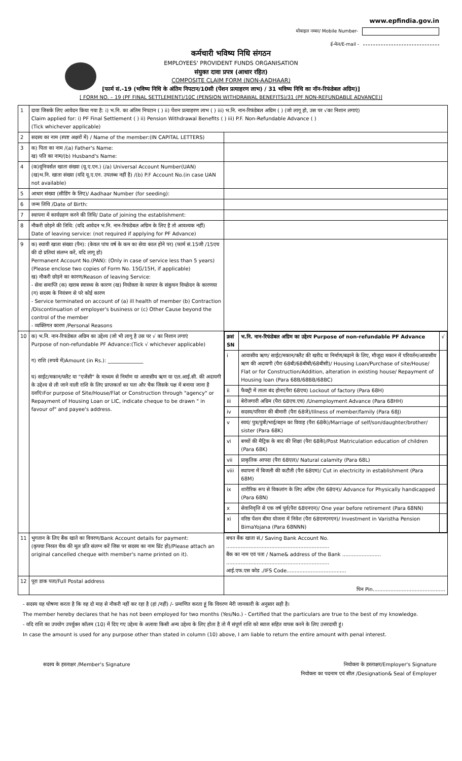www.epfindia.gov.in
मोबाइल नम्बर/ Mobile Number-
ई-मेल/E-mail -
कर्मचारी भविष्य निधि संगठन
EMPLOYEES' PROVIDENT FUNDS ORGANISATION
संयुक्त दावा प्रपत्र (आधार रहित)
COMPOSITE CLAIM FORM (NON-AADHAAR)
[फार्म सं.-19 (भविष्य निधि के अंतिम निपटान/10सी (पेंशन प्रत्याहरण लाभ) / 31 भविष्य निधि का नॉन-रिफंडेबल अग्रिम)]
[ FORM NO. – 19 (PF FINAL SETTLEMENT)/10C (PENSION WITHDRAWAL BENEFITS)/31 (PF NON-REFUNDABLE ADVANCE)]
| 1 | दावा जिसके लिए आवेदन किया गया है: i) भ.नि. का अंतिम निपटान ( ) ii) पेंशन प्रत्याहरण लाभ ( ) iii) भ.नि. नान-रिफंडेबल अग्रिम ( ) (जो लागू हो, उस पर √का निशान लगाएं) Claim applied for: i) PF Final Settlement ( ) ii) Pension Withdrawal Benefits ( ) iii) P.F. Non-Refundable Advance ( ) (Tick whichever applicable) | |
| 2 | सदस्य का नाम (स्पष्ट अक्षरों में) / Name of the member:(IN CAPITAL LETTERS) | |
| 3 | क) पिता का नाम /(a) Father's Name: ख) पति का नाम/(b) Husband's Name: | |
| 4 | (क)यूनिवर्सल खाता संख्या (यू.ए.एन.) (/a) Universal Account Number(UAN) (ख)भ.नि. खाता संख्या (यदि यू.ए.एन. उपलब्ध नहीं है) /(b) P.F Account No.(in case UAN not available) | |
| 5 | आधार संख्या (सीडिंग के लिए)/ Aadhaar Number (for seeding): | |
| 6 | जन्म तिथि /Date of Birth: | |
| 7 | स्थापना में कार्यग्रहण करने की तिथि/ Date of joining the establishment: | |
| 8 | नौकरी छोड़ने की तिथि: (यदि आवेदन भ.नि. नान-रिफंडेबल अग्रिम के लिए है तो आवश्यक नहीं) Date of leaving service: (not required if applying for PF Advance) | |
| 9 | क) स्थायी खाता संख्या (पैन): (केवल पांच वर्ष के कम का सेवा काल होने पर) (फार्म सं.15जी /15एच की दो प्रतियां संलग्न करें, यदि लागू हो) Permanent Account No.(PAN): (Only in case of service less than 5 years) (Please enclose two copies of Form No. 15G/15H, if applicable) ख) नौकरी छोड़ने का कारण/Reason of leaving Service: - सेवा समाप्ति (क) खराब स्वास्थ्य के कारण (ख) नियोक्ता के व्यापार के संकुचन विच्छेदन के कारणया (ग) सदस्य के नियंत्रण से परे कोई कारण - Service terminated on account of (a) ill health of member (b) Contraction /Discontinuation of employer's business or (c) Other Cause beyond the control of the member - व्यक्तिगत कारण /Personal Reasons | |
| 10 | क) भ.नि. नान-रिफंडेबल अग्रिम का उद्देश्य (जो भी लागू है उस पर √ का निशान लगाएं Purpose of non-refundable PF Advance:(Tick √ whichever applicable) ग) राशि (रुपये में)Amount (in Rs.): ______________ घ) साईट/मकान/फ्लैट या "एजेंसी" के माध्यम से निर्माण या आवासीय ऋण या एल.आई.सी. की अदायगी के उद्देश्य से ली जाने वाली राशि के लिए प्राप्तकर्ता का पता और चैक जिसके पक्ष में बनाया जाना है दर्शाएं।For purpose of Site/House/Flat or Construction through "agency" or Repayment of Housing Loan or LIC, indicate cheque to be drawn " in favour of" and payee's address. | / क्रसं SN / भ.नि. नान-रिफंडेबल अग्रिम का उद्देश्य Purpose of non-refundable PF Advance / √ / / i / आवासीय ऋण/ साईट/मकान/फ्लैट की खरीद या निर्माण/बढ़ाने के लिए, मौजूदा मकान में परिवर्तन/आवासीय ऋण की अदायगी (पैरा 68बी/68बीबी/68बीसी)/ Housing Loan/Purchase of site/House/ Flat or for Construction/Addition, alteration in existing house/ Repayment of Housing loan (Para 68B/68BB/68BC) / / / ii / फैक्ट्री में ताला बंद होना(पैरा 68एच) Lockout of factory (Para 68H) / / / iii / बेरोजगारी अग्रिम (पैरा 68एच.एच) /Unemployment Advance (Para 68HH) / / / iv / सदस्य/परिवार की बीमारी (पैरा 68जे)/Illness of member/family (Para 68J) / / / v / स्वयं/ पुत्र/पुत्री/भाई/बहन का विवाह (पैरा 68के)/Marriage of self/son/daughter/brother/ sister (Para 68K) / / / vi / बच्चों की मैट्रिक के बाद की शिक्षा (पैरा 68के)/Post Matriculation education of children (Para 68K) / / / vii / प्राकृतिक आपदा (पैरा 68एल)/ Natural calamity (Para 68L) / / / viii / स्थापना में बिजली की कटौती (पैरा 68एम)/ Cut in electricity in establishment (Para 68M) / / / ix / शारीरिक रूप से विकलांग के लिए अग्रिम (पैरा 68एन)/ Advance for Physically handicapped (Para 68N) / / / x / सेवानिवृत्ति से एक वर्ष पूर्व(पैरा 68एनएन)/ One year before retirement (Para 68NN) / / / xi / वरिष्ठ पेंशन बीमा योजना में निवेश (पैरा 68एनएनएन)/ Investment in Varistha Pension BimaYojana (Para 68NNN) / / |
| 11 | भुगतान के लिए बैंक खाते का विवरण/Bank Account details for payment: (कृपया निरस्त चैक की मूल प्रति संलग्न करें जिस पर सदस्य का नाम प्रिंट हो)/Please attach an original cancelled cheque with member's name printed on it). | बचत बैंक खाता सं./ Saving Bank Account No. ................................................................ बैंक का नाम एवं पता / Name& address of the Bank ........................ ................................................................ आई.एफ.एस कोड ./IFS Code..................................... |
| 12 | पूरा डाक पता/Full Postal address | पिन Pin............................................. |
- सदस्य यह घोषणा करता है कि वह दो माह से नौकरी नहीं कर रहा है (हां /नहीं) /- प्रमाणित करता हूं कि विवरण मेरी जानकारी के अनुसार सही है।
The member hereby declares that he has not been employed for two months (Yes/No.) - Certified that the particulars are true to the best of my knowledge.
- यदि राशि का उपयोग उपर्युक्त कॉलम (10) में दिए गए उद्देश्य के अलावा किसी अन्य उद्देश्य के लिए होता है तो मैं संपूर्ण राशि को ब्याज सहित वापस करने के लिए उत्तरदायी हूं।
In case the amount is used for any purpose other than stated in column (10) above, I am liable to return the entire amount with penal interest.
सदस्य के हस्ताक्षर /Member's Signature
नियोक्ता के हस्ताक्षर/Employer's Signature
नियोक्ता का पदनाम एवं सील /Designation& Seal of Employer